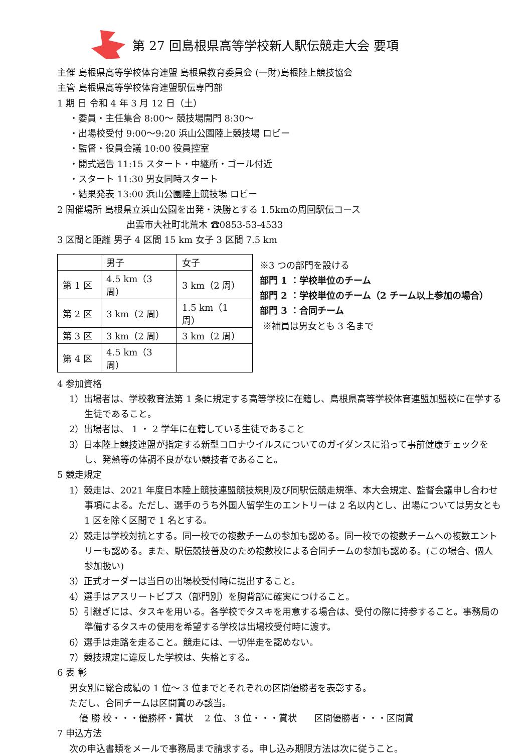第 27 回島根県高等学校新人駅伝競走大会 要項
主催 島根県高等学校体育連盟 島根県教育委員会 (一財)島根陸上競技協会
主管 島根県高等学校体育連盟駅伝専門部
1 期 日 令和 4 年 3 月 12 日（土）
・委員・主任集合 8:00～ 競技場開門 8:30～
・出場校受付 9:00～9:20 浜山公園陸上競技場 ロビー
・監督・役員会議 10:00 役員控室
・開式通告 11:15 スタート・中継所・ゴール付近
・スタート 11:30 男女同時スタート
・結果発表 13:00 浜山公園陸上競技場 ロビー
2 開催場所 島根県立浜山公園を出発・決勝とする 1.5kmの周回駅伝コース
出雲市大社町北荒木 ☎0853-53-4533
3 区間と距離 男子 4 区間 15 km 女子 3 区間 7.5 km
| | 男子 | 女子 |
| 第 1 区 | 4.5 km（3 周） | 3 km（2 周） |
| 第 2 区 | 3 km（2 周） | 1.5 km（1 周） |
| 第 3 区 | 3 km（2 周） | 3 km（2 周） |
| 第 4 区 | 4.5 km（3 周） | |
※3 つの部門を設ける
部門 1 ：学校単位のチーム
部門 2 ：学校単位のチーム（2 チーム以上参加の場合）
部門 3 ：合同チーム
※補員は男女とも 3 名まで
4 参加資格
1）出場者は、学校教育法第 1 条に規定する高等学校に在籍し、島根県高等学校体育連盟加盟校に在学する生徒であること。
2）出場者は、 1 ・ 2 学年に在籍している生徒であること
3）日本陸上競技連盟が指定する新型コロナウイルスについてのガイダンスに沿って事前健康チェックをし、発熱等の体調不良がない競技者であること。
5 競走規定
1）競走は、2021 年度日本陸上競技連盟競技規則及び同駅伝競走規準、本大会規定、監督会議申し合わせ事項による。ただし、選手のうち外国人留学生のエントリーは 2 名以内とし、出場については男女とも 1 区を除く区間で 1 名とする。
2）競走は学校対抗とする。同一校での複数チームの参加も認める。同一校での複数チームへの複数エントリーも認める。また、駅伝競技普及のため複数校による合同チームの参加も認める。(この場合、個人参加扱い)
3）正式オーダーは当日の出場校受付時に提出すること。
4）選手はアスリートビブス（部門別）を胸背部に確実につけること。
5）引継ぎには、タスキを用いる。各学校でタスキを用意する場合は、受付の際に持参すること。事務局の準備するタスキの使用を希望する学校は出場校受付時に渡す。
6）選手は走路を走ること。競走には、一切伴走を認めない。
7）競技規定に違反した学校は、失格とする。
6 表 彰
男女別に総合成績の 1 位～ 3 位までとそれぞれの区間優勝者を表彰する。
ただし、合同チームは区間賞のみ該当。
優 勝 校・・・優勝杯・賞状 2 位、 3 位・・・賞状 区間優勝者・・・区間賞
7 申込方法
次の申込書類をメールで事務局まで請求する。申し込み期限方法は次に従うこと。